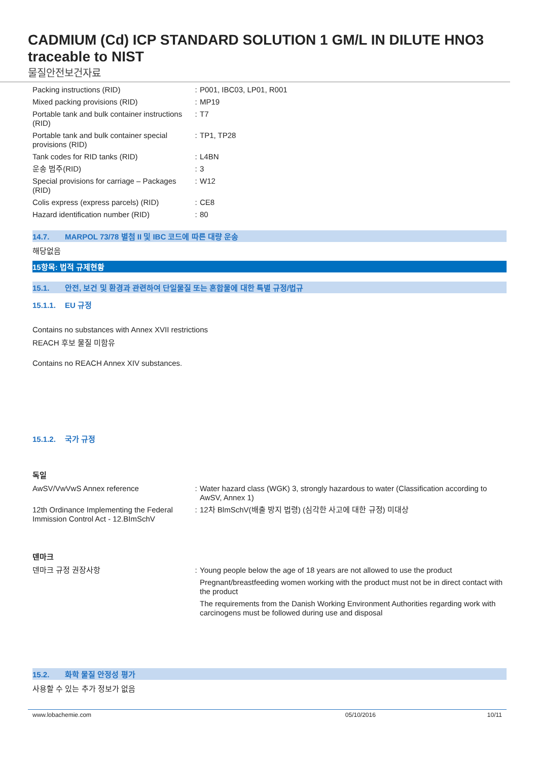CADMIUM (Cd) ICP STANDARD SOLUTION 1 GM/L IN DILUTE HNO3 traceable to NIST
물질안전보건자료
| Packing instructions (RID) | : | P001, IBC03, LP01, R001 |
| Mixed packing provisions (RID) | : | MP19 |
| Portable tank and bulk container instructions (RID) | : | T7 |
| Portable tank and bulk container special provisions (RID) | : | TP1, TP28 |
| Tank codes for RID tanks (RID) | : | L4BN |
| 운송 범주(RID) | : | 3 |
| Special provisions for carriage – Packages (RID) | : | W12 |
| Colis express (express parcels) (RID) | : | CE8 |
| Hazard identification number (RID) | : | 80 |
14.7. MARPOL 73/78 별첨 II 및 IBC 코드에 따른 대량 운송
해당없음
15항목: 법적 규제현황
15.1. 안전, 보건 및 환경과 관련하여 단일물질 또는 혼합물에 대한 특별 규정/법규
15.1.1. EU 규정
Contains no substances with Annex XVII restrictions
REACH 후보 물질 미함유
Contains no REACH Annex XIV substances.
15.1.2. 국가 규정
독일
| AwSV/VwVwS Annex reference | : | Water hazard class (WGK) 3, strongly hazardous to water (Classification according to AwSV, Annex 1) |
| 12th Ordinance Implementing the Federal Immission Control Act - 12.BImSchV | : | 12차 BlmSchV(배출 방지 법령) (심각한 사고에 대한 규정) 미대상 |
덴마크
| 덴마크 규정 권장사항 | : | Young people below the age of 18 years are not allowed to use the product Pregnant/breastfeeding women working with the product must not be in direct contact with the product The requirements from the Danish Working Environment Authorities regarding work with carcinogens must be followed during use and disposal |
15.2. 화학 물질 안정성 평가
사용할 수 있는 추가 정보가 없음
www.lobachemie.com 05/10/2016 10/11